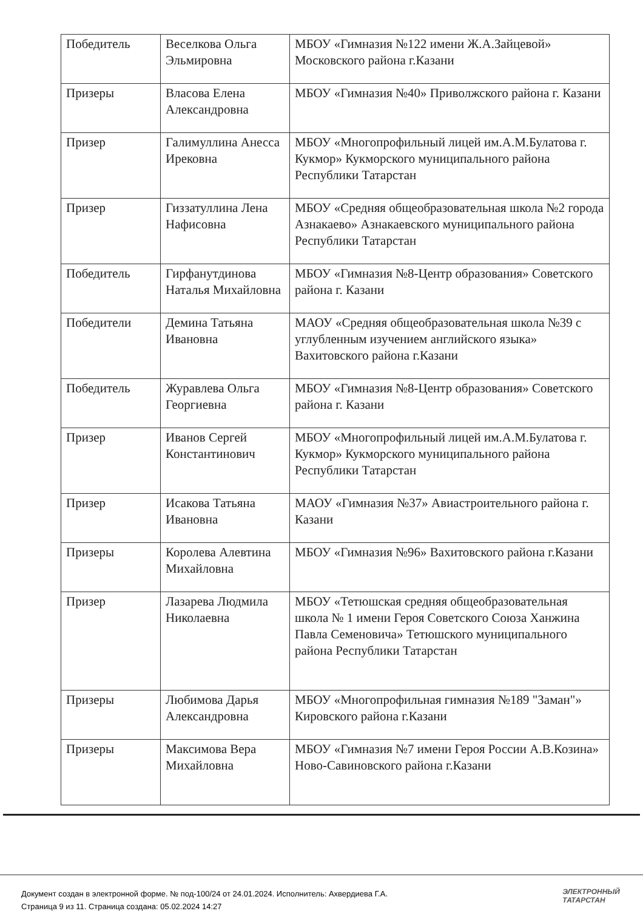| Победитель | Веселкова Ольга Эльмировна | МБОУ «Гимназия №122 имени Ж.А.Зайцевой» Московского района г.Казани |
| Призеры | Власова Елена Александровна | МБОУ «Гимназия №40» Приволжского района г. Казани |
| Призер | Галимуллина Анесса Ирековна | МБОУ «Многопрофильный лицей им.А.М.Булатова г. Кукмор» Кукморского муниципального района Республики Татарстан |
| Призер | Гиззатуллина Лена Нафисовна | МБОУ «Средняя общеобразовательная школа №2 города Азнакаево» Азнакаевского муниципального района Республики Татарстан |
| Победитель | Гирфанутдинова Наталья Михайловна | МБОУ «Гимназия №8-Центр образования» Советского района г. Казани |
| Победители | Демина Татьяна Ивановна | МАОУ «Средняя общеобразовательная школа №39 с углубленным изучением английского языка» Вахитовского района г.Казани |
| Победитель | Журавлева Ольга Георгиевна | МБОУ «Гимназия №8-Центр образования» Советского района г. Казани |
| Призер | Иванов Сергей Константинович | МБОУ «Многопрофильный лицей им.А.М.Булатова г. Кукмор» Кукморского муниципального района Республики Татарстан |
| Призер | Исакова Татьяна Ивановна | МАОУ «Гимназия №37» Авиастроительного района г. Казани |
| Призеры | Королева Алевтина Михайловна | МБОУ «Гимназия №96» Вахитовского района г.Казани |
| Призер | Лазарева Людмила Николаевна | МБОУ «Тетюшская средняя общеобразовательная школа № 1 имени Героя Советского Союза Ханжина Павла Семеновича» Тетюшского муниципального района Республики Татарстан |
| Призеры | Любимова Дарья Александровна | МБОУ «Многопрофильная гимназия №189 "Заман"» Кировского района г.Казани |
| Призеры | Максимова Вера Михайловна | МБОУ «Гимназия №7 имени Героя России А.В.Козина» Ново-Савиновского района г.Казани |
Документ создан в электронной форме. № под-100/24 от 24.01.2024. Исполнитель: Ахвердиева Г.А.
Страница 9 из 11. Страница создана: 05.02.2024 14:27
ЭЛЕКТРОННЫЙ
ТАТАРСТАН